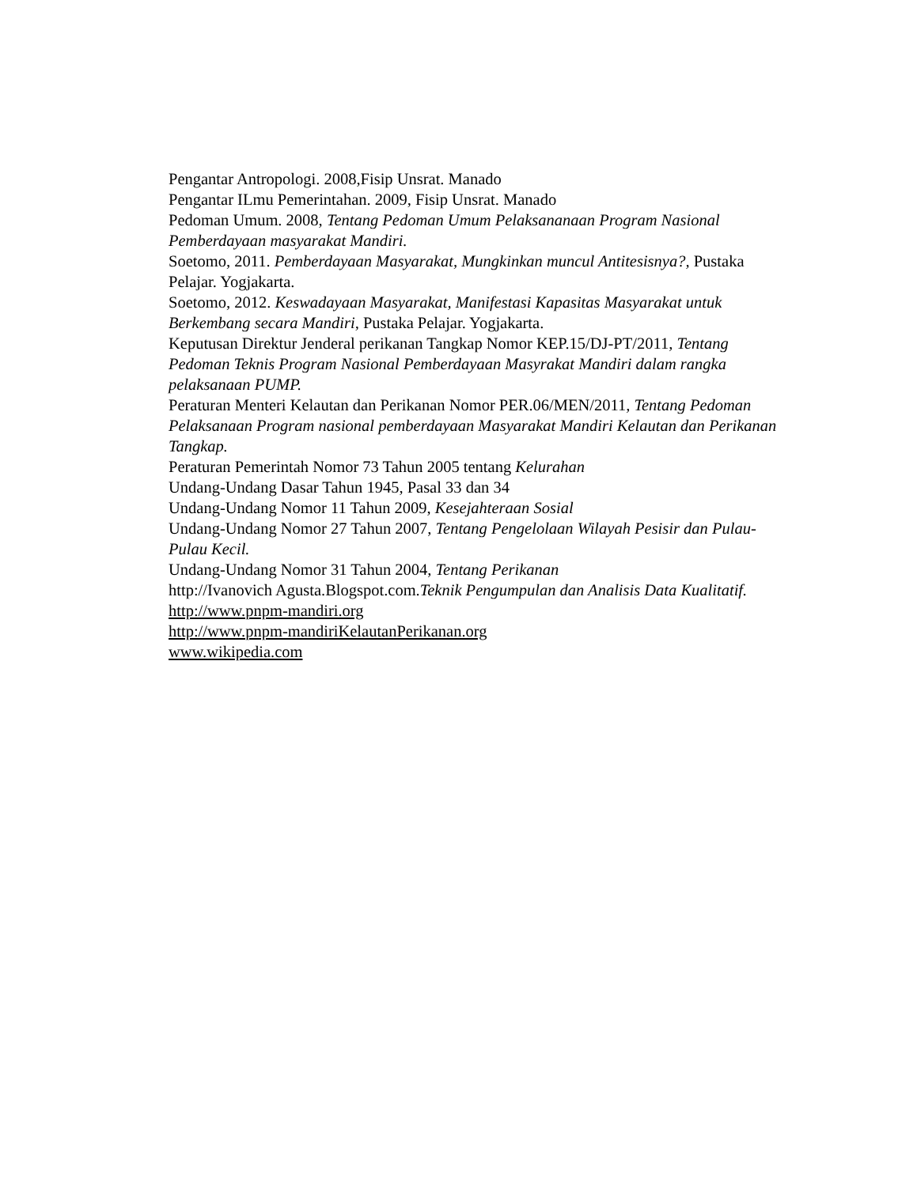Pengantar Antropologi. 2008,Fisip Unsrat. Manado
Pengantar ILmu Pemerintahan. 2009, Fisip Unsrat. Manado
Pedoman Umum. 2008, Tentang Pedoman Umum Pelaksananaan Program Nasional Pemberdayaan masyarakat Mandiri.
Soetomo, 2011. Pemberdayaan Masyarakat, Mungkinkan muncul Antitesisnya?, Pustaka Pelajar. Yogjakarta.
Soetomo, 2012. Keswadayaan Masyarakat, Manifestasi Kapasitas Masyarakat untuk Berkembang secara Mandiri, Pustaka Pelajar. Yogjakarta.
Keputusan Direktur Jenderal perikanan Tangkap Nomor KEP.15/DJ-PT/2011, Tentang Pedoman Teknis Program Nasional Pemberdayaan Masyrakat Mandiri dalam rangka pelaksanaan PUMP.
Peraturan Menteri Kelautan dan Perikanan Nomor PER.06/MEN/2011, Tentang Pedoman Pelaksanaan Program nasional pemberdayaan Masyarakat Mandiri Kelautan dan Perikanan Tangkap.
Peraturan Pemerintah Nomor 73 Tahun 2005 tentang Kelurahan
Undang-Undang Dasar Tahun 1945, Pasal 33 dan 34
Undang-Undang Nomor 11 Tahun 2009, Kesejahteraan Sosial
Undang-Undang Nomor 27 Tahun 2007, Tentang Pengelolaan Wilayah Pesisir dan Pulau-Pulau Kecil.
Undang-Undang Nomor 31 Tahun 2004, Tentang Perikanan
http://Ivanovich Agusta.Blogspot.com.Teknik Pengumpulan dan Analisis Data Kualitatif.
http://www.pnpm-mandiri.org
http://www.pnpm-mandiriKelautanPerikanan.org
www.wikipedia.com